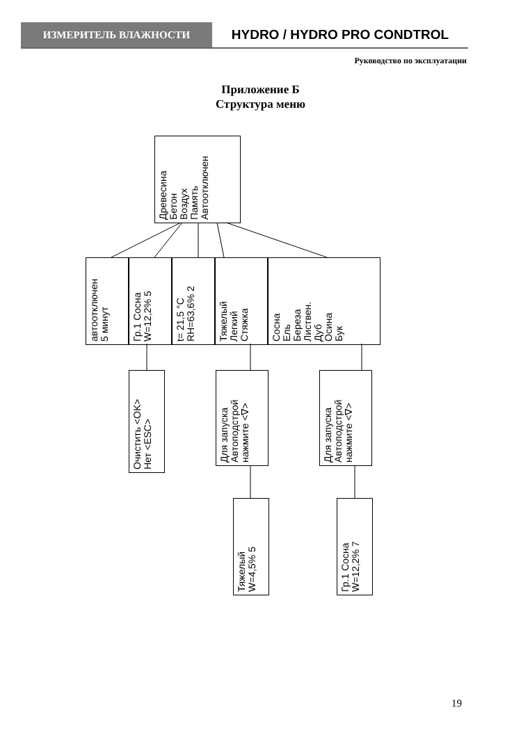ИЗМЕРИТЕЛЬ ВЛАЖНОСТИ
HYDRO / HYDRO PRO CONDTROL
Руководство по эксплуатации
Приложение Б
Структура меню
Древесина
Бетон
Воздух
Память
Автоотключен
автоотключен
5 минут
Гр.1 Сосна
W=12,2% 5
t= 21,5 °C
RH=63,6% 2
Тяжелый
Легкий
Стяжка
Сосна
Ель
Береза
Листвен.
Дуб
Осина
Бук
Очистить <OK>
Нет <ESC>
Для запуска
Автоподстрой
нажмите <∇>
Для запуска
Автоподстрой
нажмите <∇>
Тяжелый
W=4,5% 5
Гр.1 Сосна
W=12,2% 7
19